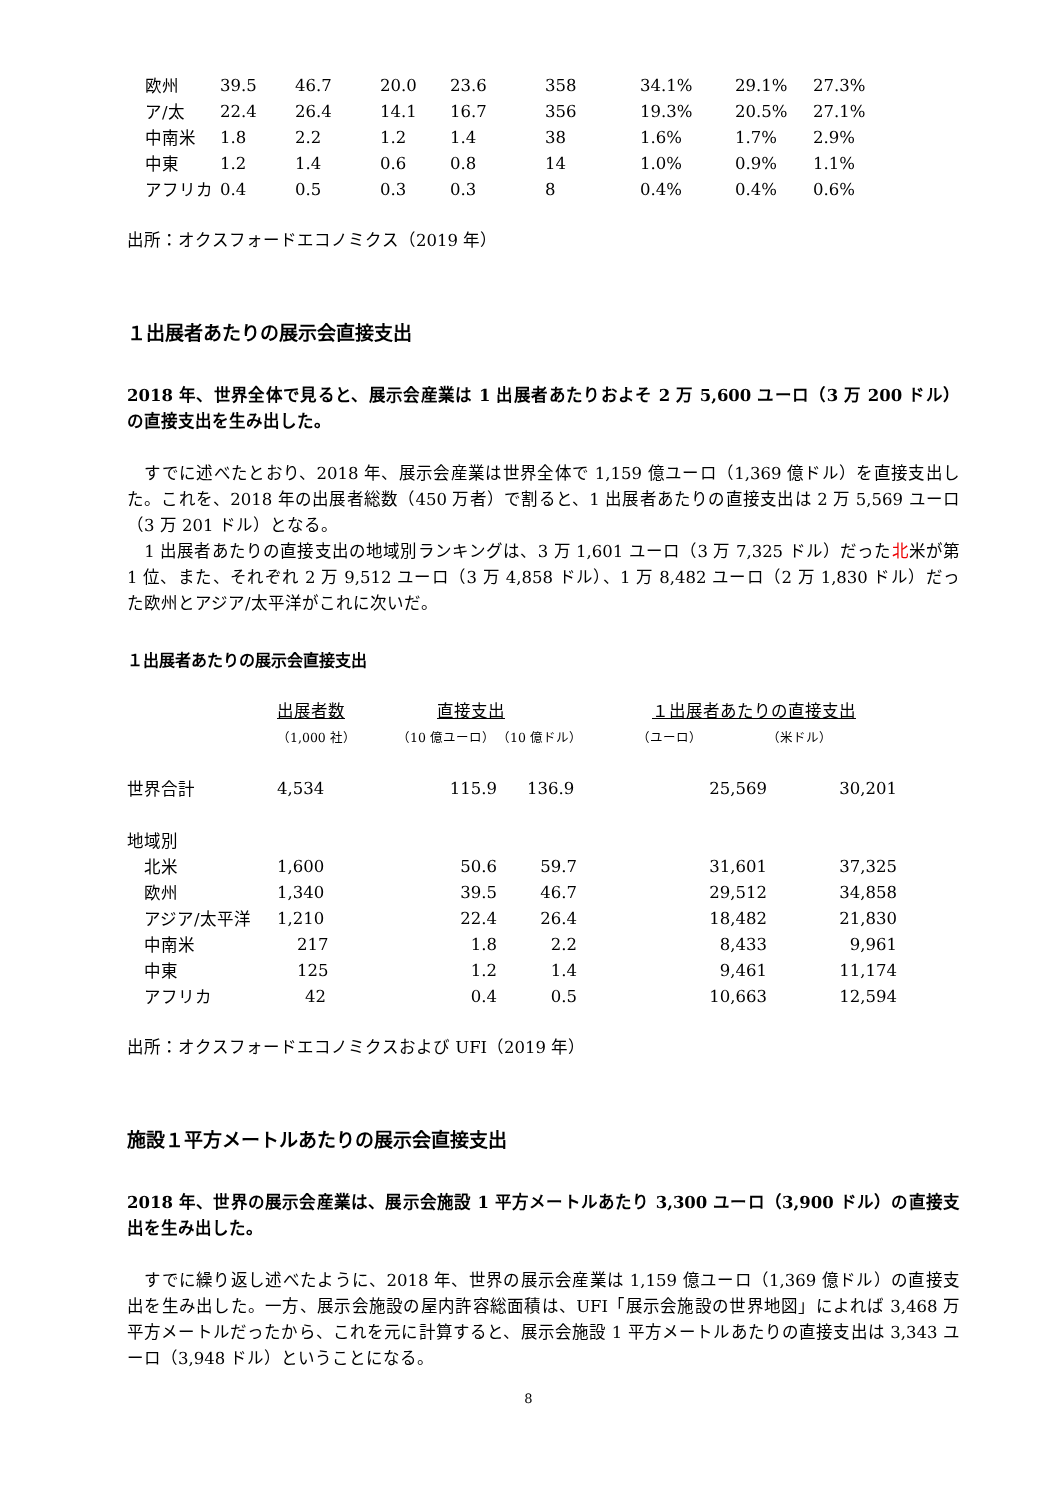| 欧州 | 39.5 | 46.7 | 20.0 | 23.6 | 358 | 34.1% | 29.1% | 27.3% |
| ア/太 | 22.4 | 26.4 | 14.1 | 16.7 | 356 | 19.3% | 20.5% | 27.1% |
| 中南米 | 1.8 | 2.2 | 1.2 | 1.4 | 38 | 1.6% | 1.7% | 2.9% |
| 中東 | 1.2 | 1.4 | 0.6 | 0.8 | 14 | 1.0% | 0.9% | 1.1% |
| アフリカ | 0.4 | 0.5 | 0.3 | 0.3 | 8 | 0.4% | 0.4% | 0.6% |
出所：オクスフォードエコノミクス（2019 年）
１出展者あたりの展示会直接支出
2018 年、世界全体で見ると、展示会産業は 1 出展者あたりおよそ 2 万 5,600 ユーロ（3 万 200 ドル）の直接支出を生み出した。
　すでに述べたとおり、2018 年、展示会産業は世界全体で 1,159 億ユーロ（1,369 億ドル）を直接支出した。これを、2018 年の出展者総数（450 万者）で割ると、1 出展者あたりの直接支出は 2 万 5,569 ユーロ（3 万 201 ドル）となる。
　1 出展者あたりの直接支出の地域別ランキングは、3 万 1,601 ユーロ（3 万 7,325 ドル）だった北米が第 1 位、また、それぞれ 2 万 9,512 ユーロ（3 万 4,858 ドル）、1 万 8,482 ユーロ（2 万 1,830 ドル）だった欧州とアジア/太平洋がこれに次いだ。
１出展者あたりの展示会直接支出
| | 出展者数 | 直接支出 | | １出展者あたりの直接支出 | |
| | （1,000 社） | （10 億ユーロ） | （10 億ドル） | （ユーロ） | （米ドル） |
| 世界合計 | 4,534 | 115.9 | 136.9 | 25,569 | 30,201 |
| 地域別 | | | | | |
| 北米 | 1,600 | 50.6 | 59.7 | 31,601 | 37,325 |
| 欧州 | 1,340 | 39.5 | 46.7 | 29,512 | 34,858 |
| アジア/太平洋 | 1,210 | 22.4 | 26.4 | 18,482 | 21,830 |
| 中南米 | 217 | 1.8 | 2.2 | 8,433 | 9,961 |
| 中東 | 125 | 1.2 | 1.4 | 9,461 | 11,174 |
| アフリカ | 42 | 0.4 | 0.5 | 10,663 | 12,594 |
出所：オクスフォードエコノミクスおよび UFI（2019 年）
施設１平方メートルあたりの展示会直接支出
2018 年、世界の展示会産業は、展示会施設 1 平方メートルあたり 3,300 ユーロ（3,900 ドル）の直接支出を生み出した。
　すでに繰り返し述べたように、2018 年、世界の展示会産業は 1,159 億ユーロ（1,369 億ドル）の直接支出を生み出した。一方、展示会施設の屋内許容総面積は、UFI「展示会施設の世界地図」によれば 3,468 万平方メートルだったから、これを元に計算すると、展示会施設 1 平方メートルあたりの直接支出は 3,343 ユーロ（3,948 ドル）ということになる。
8